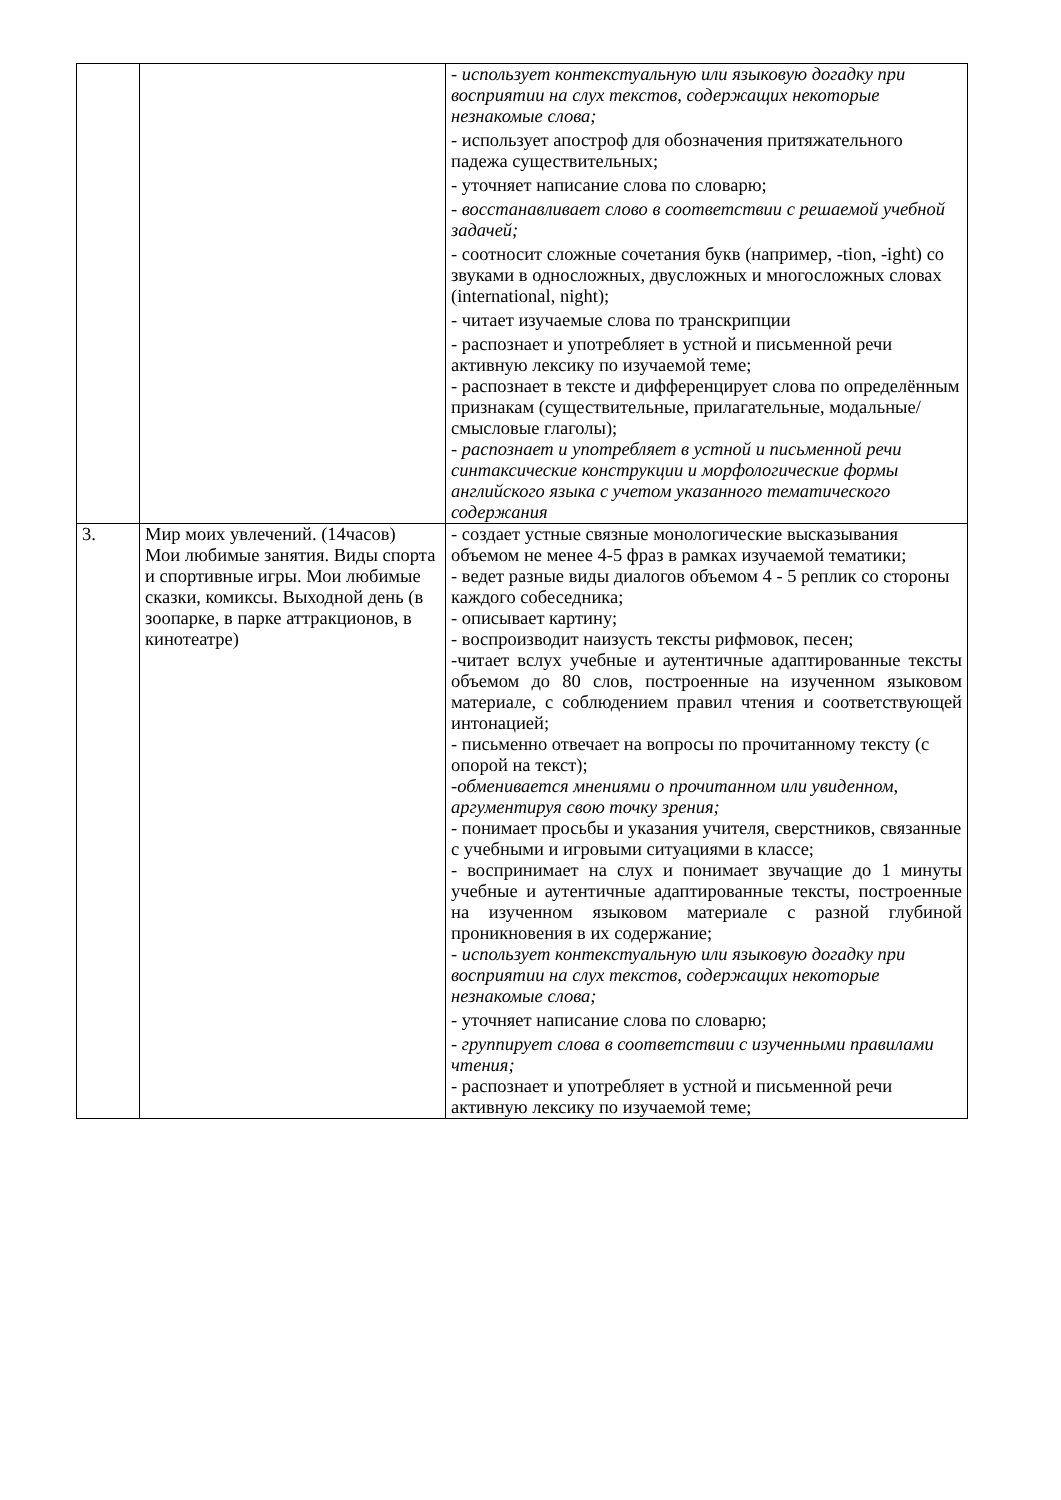| | | - использует контекстуальную или языковую догадку при восприятии на слух текстов, содержащих некоторые незнакомые слова; - использует апостроф для обозначения притяжательного падежа существительных; - уточняет написание слова по словарю; - восстанавливает слово в соответствии с решаемой учебной задачей; - соотносит сложные сочетания букв (например, -tion, -ight) со звуками в односложных, двусложных и многосложных словах (international, night); - читает изучаемые слова по транскрипции - распознает и употребляет в устной и письменной речи активную лексику по изучаемой теме; - распознает в тексте и дифференцирует слова по определённым признакам (существительные, прилагательные, модальные/смысловые глаголы); - распознает и употребляет в устной и письменной речи синтаксические конструкции и морфологические формы английского языка с учетом указанного тематического содержания |
| 3. | Мир моих увлечений. (14часов) Мои любимые занятия. Виды спорта и спортивные игры. Мои любимые сказки, комиксы. Выходной день (в зоопарке, в парке аттракционов, в кинотеатре) | - создает устные связные монологические высказывания объемом не менее 4-5 фраз в рамках изучаемой тематики; - ведет разные виды диалогов объемом 4 - 5 реплик со стороны каждого собеседника; - описывает картину; - воспроизводит наизусть тексты рифмовок, песен; -читает вслух учебные и аутентичные адаптированные тексты объемом до 80 слов, построенные на изученном языковом материале, с соблюдением правил чтения и соответствующей интонацией; - письменно отвечает на вопросы по прочитанному тексту (с опорой на текст); -обменивается мнениями о прочитанном или увиденном, аргументируя свою точку зрения; - понимает просьбы и указания учителя, сверстников, связанные с учебными и игровыми ситуациями в классе; - воспринимает на слух и понимает звучащие до 1 минуты учебные и аутентичные адаптированные тексты, построенные на изученном языковом материале с разной глубиной проникновения в их содержание; - использует контекстуальную или языковую догадку при восприятии на слух текстов, содержащих некоторые незнакомые слова; - уточняет написание слова по словарю; - группирует слова в соответствии с изученными правилами чтения; - распознает и употребляет в устной и письменной речи активную лексику по изучаемой теме; |